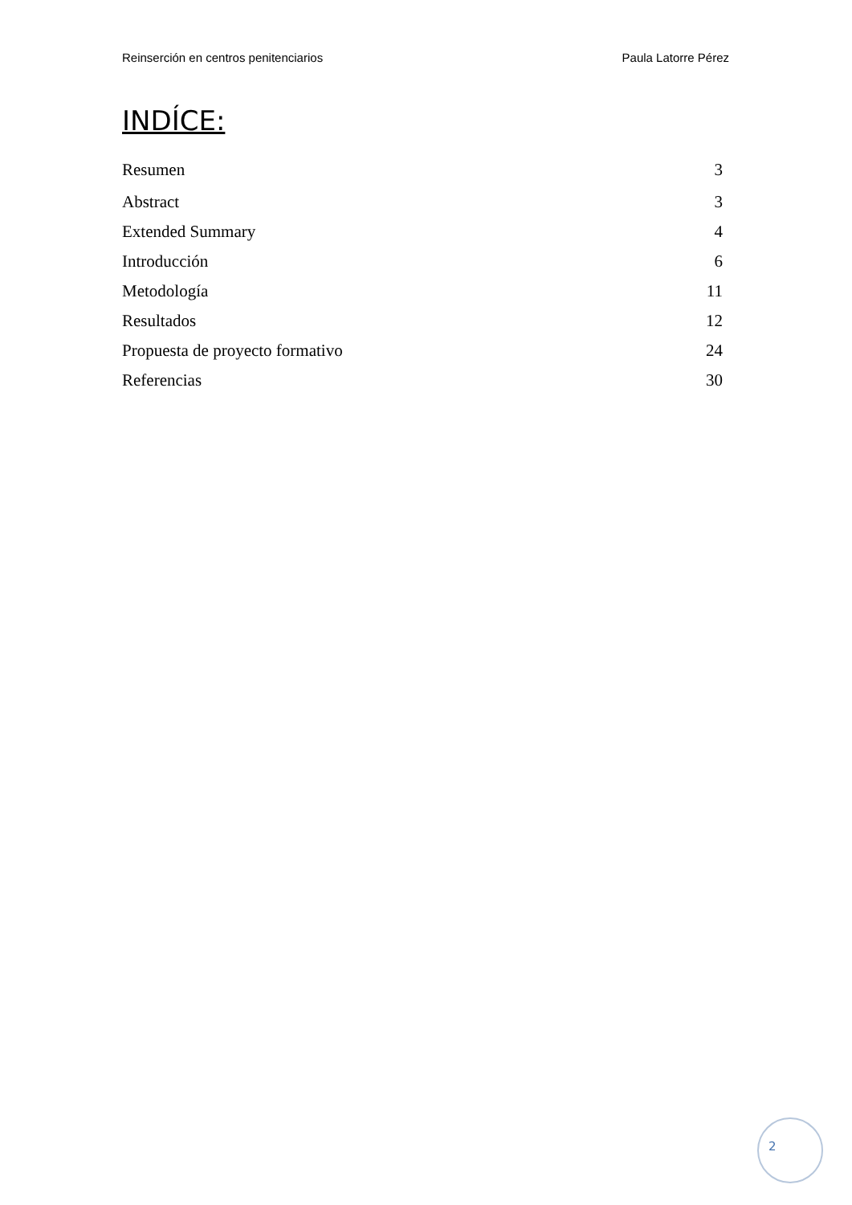Reinserción en centros penitenciarios Paula Latorre Pérez
INDÍCE:
Resumen 3
Abstract 3
Extended Summary 4
Introducción 6
Metodología 11
Resultados 12
Propuesta de proyecto formativo 24
Referencias 30
2